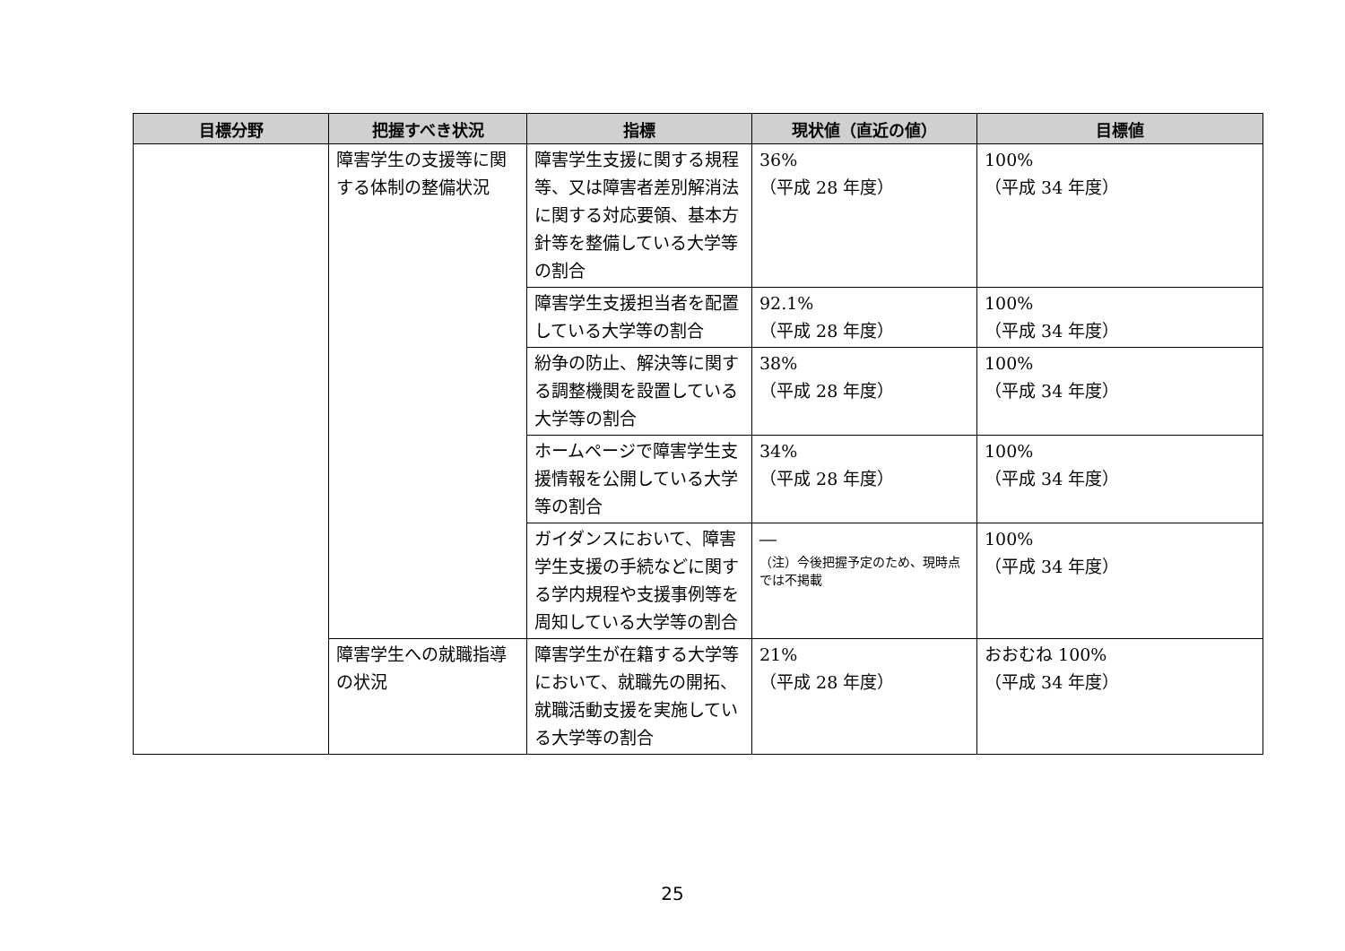| 目標分野 | 把握すべき状況 | 指標 | 現状値（直近の値） | 目標値 |
| --- | --- | --- | --- | --- |
| | 障害学生の支援等に関する体制の整備状況 | 障害学生支援に関する規程等、又は障害者差別解消法に関する対応要領、基本方針等を整備している大学等の割合 | 36% （平成 28 年度） | 100% （平成 34 年度） |
| | | 障害学生支援担当者を配置している大学等の割合 | 92.1% （平成 28 年度） | 100% （平成 34 年度） |
| | | 紛争の防止、解決等に関する調整機関を設置している大学等の割合 | 38% （平成 28 年度） | 100% （平成 34 年度） |
| | | ホームページで障害学生支援情報を公開している大学等の割合 | 34% （平成 28 年度） | 100% （平成 34 年度） |
| | | ガイダンスにおいて、障害学生支援の手続などに関する学内規程や支援事例等を周知している大学等の割合 | ― （注）今後把握予定のため、現時点では不掲載 | 100% （平成 34 年度） |
| | 障害学生への就職指導の状況 | 障害学生が在籍する大学等において、就職先の開拓、就職活動支援を実施している大学等の割合 | 21% （平成 28 年度） | おおむね 100% （平成 34 年度） |
25